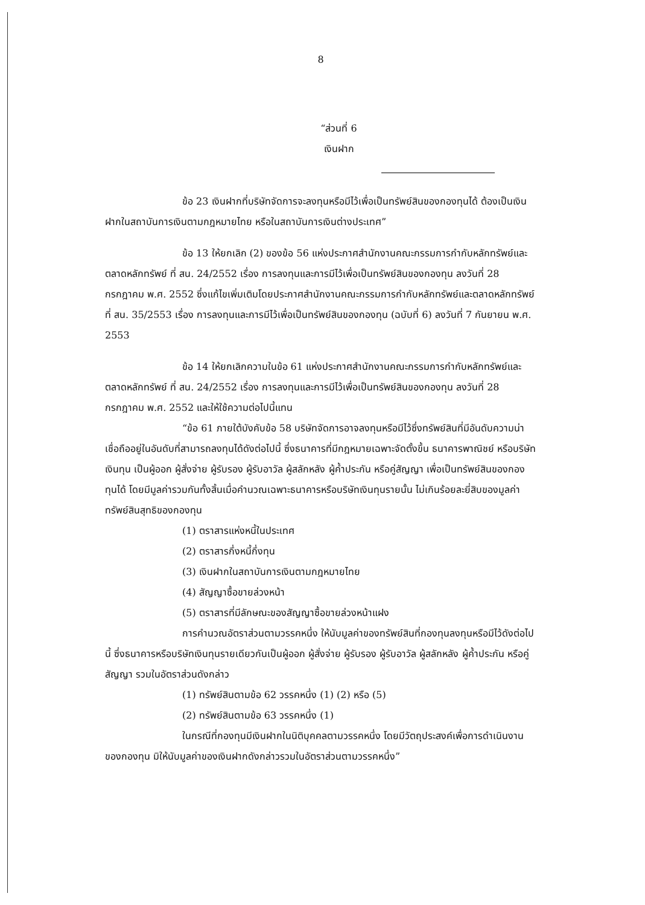8
“ส่วนที่ 6
เงินฝาก
ข้อ 23 เงินฝากที่บริษัทจัดการจะลงทุนหรือมีไว้เพื่อเป็นทรัพย์สินของกองทุนได้ ต้องเป็นเงินฝากในสถาบันการเงินตามกฎหมายไทย หรือในสถาบันการเงินต่างประเทศ”
ข้อ 13 ให้ยกเลิก (2) ของข้อ 56 แห่งประกาศสำนักงานคณะกรรมการกำกับหลักทรัพย์และตลาดหลักทรัพย์ ที่ สน. 24/2552 เรื่อง การลงทุนและการมีไว้เพื่อเป็นทรัพย์สินของกองทุน ลงวันที่ 28 กรกฎาคม พ.ศ. 2552 ซึ่งแก้ไขเพิ่มเติมโดยประกาศสำนักงานคณะกรรมการกำกับหลักทรัพย์และตลาดหลักทรัพย์ ที่ สน. 35/2553 เรื่อง การลงทุนและการมีไว้เพื่อเป็นทรัพย์สินของกองทุน (ฉบับที่ 6) ลงวันที่ 7 กันยายน พ.ศ. 2553
ข้อ 14 ให้ยกเลิกความในข้อ 61 แห่งประกาศสำนักงานคณะกรรมการกำกับหลักทรัพย์และตลาดหลักทรัพย์ ที่ สน. 24/2552 เรื่อง การลงทุนและการมีไว้เพื่อเป็นทรัพย์สินของกองทุน ลงวันที่ 28 กรกฎาคม พ.ศ. 2552 และให้ใช้ความต่อไปนี้แทน
“ข้อ 61 ภายใต้บังคับข้อ 58 บริษัทจัดการอาจลงทุนหรือมีไว้ซึ่งทรัพย์สินที่มีอันดับความน่าเชื่อถืออยู่ในอันดับที่สามารถลงทุนได้ดังต่อไปนี้ ซึ่งธนาคารที่มีกฎหมายเฉพาะจัดตั้งขึ้น ธนาคารพาณิชย์ หรือบริษัทเงินทุน เป็นผู้ออก ผู้สั่งจ่าย ผู้รับรอง ผู้รับอาวัล ผู้สลักหลัง ผู้ค้ำประกัน หรือคู่สัญญา เพื่อเป็นทรัพย์สินของกองทุนได้ โดยมีมูลค่ารวมกันทั้งสิ้นเมื่อคำนวณเฉพาะธนาคารหรือบริษัทเงินทุนรายนั้น ไม่เกินร้อยละยี่สิบของมูลค่าทรัพย์สินสุทธิของกองทุน
(1) ตราสารแห่งหนี้ในประเทศ
(2) ตราสารกึ่งหนี้กึ่งทุน
(3) เงินฝากในสถาบันการเงินตามกฎหมายไทย
(4) สัญญาซื้อขายล่วงหน้า
(5) ตราสารที่มีลักษณะของสัญญาซื้อขายล่วงหน้าแฝง
การคำนวณอัตราส่วนตามวรรคหนึ่ง ให้นับมูลค่าของทรัพย์สินที่กองทุนลงทุนหรือมีไว้ดังต่อไปนี้ ซึ่งธนาคารหรือบริษัทเงินทุนรายเดียวกันเป็นผู้ออก ผู้สั่งจ่าย ผู้รับรอง ผู้รับอาวัล ผู้สลักหลัง ผู้ค้ำประกัน หรือคู่สัญญา รวมในอัตราส่วนดังกล่าว
(1) ทรัพย์สินตามข้อ 62 วรรคหนึ่ง (1) (2) หรือ (5)
(2) ทรัพย์สินตามข้อ 63 วรรคหนึ่ง (1)
ในกรณีที่กองทุนมีเงินฝากในนิติบุคคลตามวรรคหนึ่ง โดยมีวัตถุประสงค์เพื่อการดำเนินงานของกองทุน มิให้นับมูลค่าของเงินฝากดังกล่าวรวมในอัตราส่วนตามวรรคหนึ่ง”